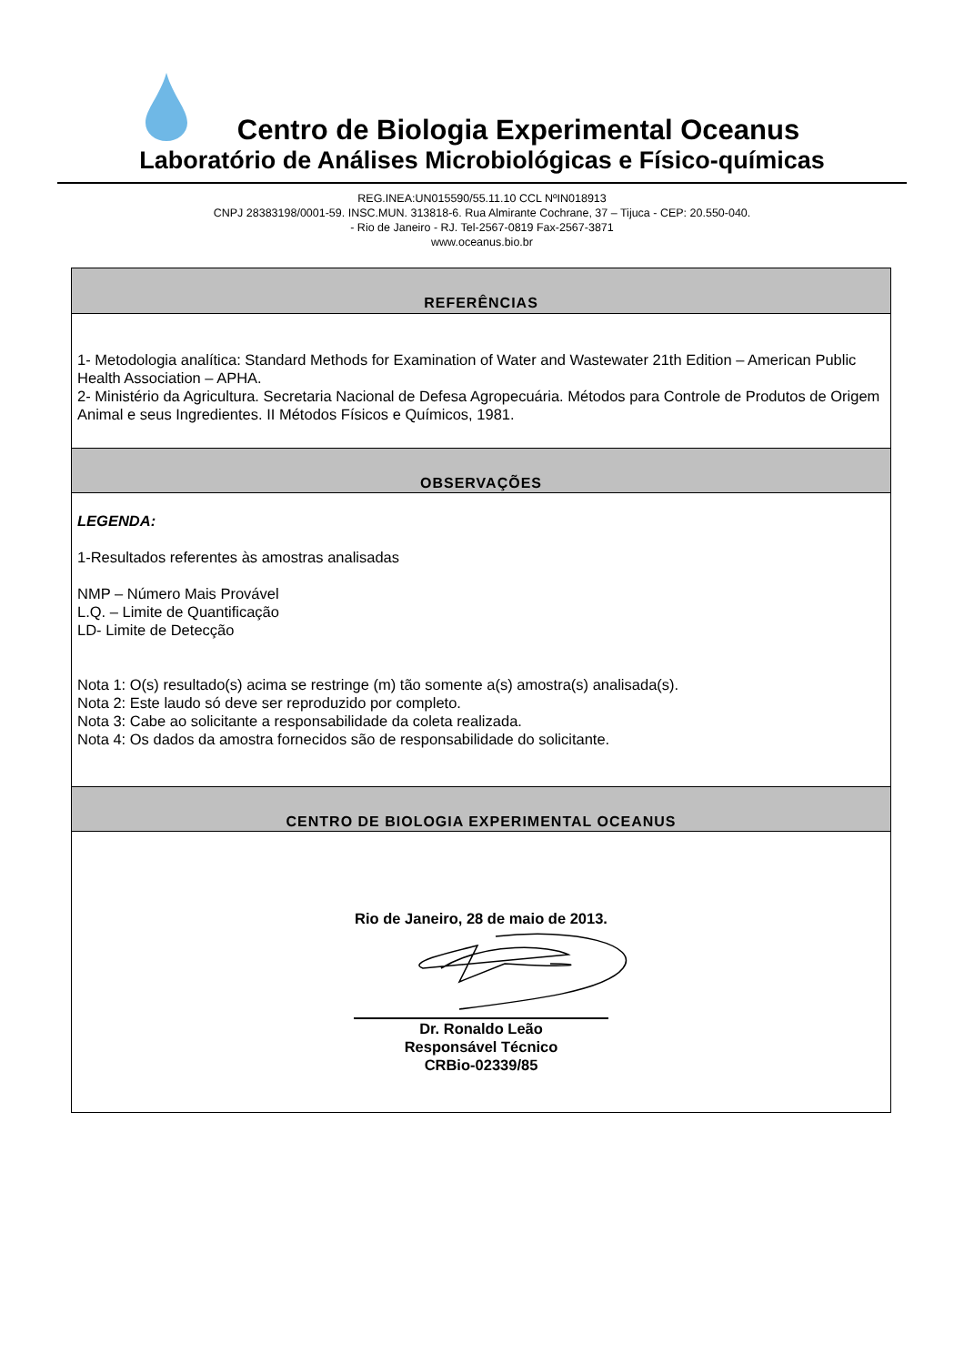Centro de Biologia Experimental Oceanus
Laboratório de Análises Microbiológicas e Físico-químicas
REG.INEA:UN015590/55.11.10 CCL NºIN018913
CNPJ 28383198/0001-59. INSC.MUN. 313818-6. Rua Almirante Cochrane, 37 – Tijuca - CEP: 20.550-040.
- Rio de Janeiro - RJ. Tel-2567-0819 Fax-2567-3871
www.oceanus.bio.br
REFERÊNCIAS
1- Metodologia analítica: Standard Methods for Examination of Water and Wastewater 21th Edition – American Public Health Association – APHA.
2- Ministério da Agricultura. Secretaria Nacional de Defesa Agropecuária. Métodos para Controle de Produtos de Origem Animal e seus Ingredientes. II Métodos Físicos e Químicos, 1981.
OBSERVAÇÕES
LEGENDA:
1-Resultados referentes às amostras analisadas
NMP – Número Mais Provável
L.Q. – Limite de Quantificação
LD- Limite de Detecção
Nota 1: O(s) resultado(s) acima se restringe (m) tão somente a(s) amostra(s) analisada(s).
Nota 2: Este laudo só deve ser reproduzido por completo.
Nota 3: Cabe ao solicitante a responsabilidade da coleta realizada.
Nota 4: Os dados da amostra fornecidos são de responsabilidade do solicitante.
CENTRO DE BIOLOGIA EXPERIMENTAL OCEANUS
Rio de Janeiro, 28 de maio de 2013.
Dr. Ronaldo Leão
Responsável Técnico
CRBio-02339/85